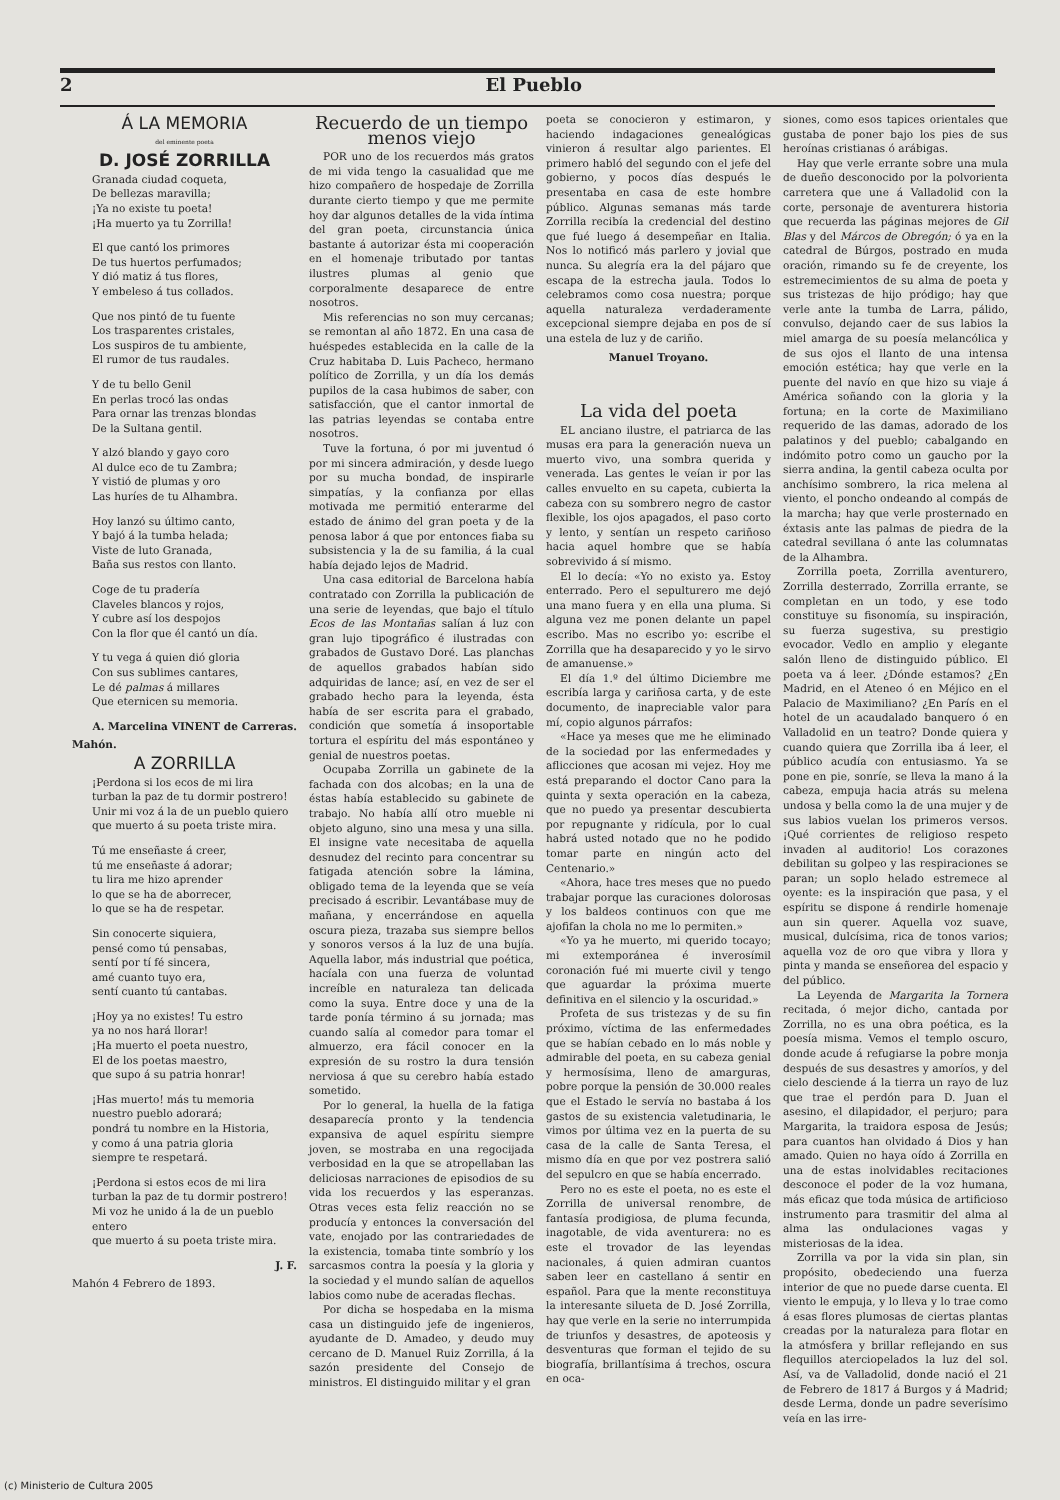2 El Pueblo
Á LA MEMORIA
del eminente poeta
D. JOSÉ ZORRILLA
Granada ciudad coqueta,
De bellezas maravilla;
¡Ya no existe tu poeta!
¡Ha muerto ya tu Zorrilla!
El que cantó los primores
De tus huertos perfumados;
Y dió matiz á tus flores,
Y embeleso á tus collados.
Que nos pintó de tu fuente
Los trasparentes cristales,
Los suspiros de tu ambiente,
El rumor de tus raudales.
Y de tu bello Genil
En perlas trocó las ondas
Para ornar las trenzas blondas
De la Sultana gentil.
Y alzó blando y gayo coro
Al dulce eco de tu Zambra;
Y vistió de plumas y oro
Las huríes de tu Alhambra.
Hoy lanzó su último canto,
Y bajó á la tumba helada;
Viste de luto Granada,
Baña sus restos con llanto.
Coge de tu pradería
Claveles blancos y rojos,
Y cubre así los despojos
Con la flor que él cantó un día.
Y tu vega á quien dió gloria
Con sus sublimes cantares,
Le dé palmas á millares
Que eternicen su memoria.
A. Marcelina VINENT de Carreras.
Mahón.
A ZORRILLA
¡Perdona si los ecos de mi lira
turban la paz de tu dormir postrero!
Unir mi voz á la de un pueblo quiero
que muerto á su poeta triste mira.
Tú me enseñaste á creer,
tú me enseñaste á adorar;
tu lira me hizo aprender
lo que se ha de aborrecer,
lo que se ha de respetar.
Sin conocerte siquiera,
pensé como tú pensabas,
sentí por tí fé sincera,
amé cuanto tuyo era,
sentí cuanto tú cantabas.
¡Hoy ya no existes! Tu estro
ya no nos hará llorar!
¡Ha muerto el poeta nuestro,
El de los poetas maestro,
que supo á su patria honrar!
¡Has muerto! más tu memoria
nuestro pueblo adorará;
pondrá tu nombre en la Historia,
y como á una patria gloria
siempre te respetará.
¡Perdona si estos ecos de mi lira
turban la paz de tu dormir postrero!
Mi voz he unido á la de un pueblo entero
que muerto á su poeta triste mira.
J. F.
Mahón 4 Febrero de 1893.
Recuerdo de un tiempo menos viejo
POR uno de los recuerdos más gratos de mi vida tengo la casualidad que me hizo compañero de hospedaje de Zorrilla durante cierto tiempo y que me permite hoy dar algunos detalles de la vida íntima del gran poeta, circunstancia única bastante á autorizar ésta mi cooperación en el homenaje tributado por tantas ilustres plumas al genio que corporalmente desaparece de entre nosotros.
Mis referencias no son muy cercanas; se remontan al año 1872. En una casa de huéspedes establecida en la calle de la Cruz habitaba D. Luis Pacheco, hermano político de Zorrilla, y un día los demás pupilos de la casa hubimos de saber, con satisfacción, que el cantor inmortal de las patrias leyendas se contaba entre nosotros.
Tuve la fortuna, ó por mi juventud ó por mi sincera admiración, y desde luego por su mucha bondad, de inspirarle simpatías, y la confianza por ellas motivada me permitió enterarme del estado de ánimo del gran poeta y de la penosa labor á que por entonces fiaba su subsistencia y la de su familia, á la cual había dejado lejos de Madrid.
Una casa editorial de Barcelona había contratado con Zorrilla la publicación de una serie de leyendas, que bajo el título Ecos de las Montañas salían á luz con gran lujo tipográfico é ilustradas con grabados de Gustavo Doré. Las planchas de aquellos grabados habían sido adquiridas de lance; así, en vez de ser el grabado hecho para la leyenda, ésta había de ser escrita para el grabado, condición que sometía á insoportable tortura el espíritu del más espontáneo y genial de nuestros poetas.
Ocupaba Zorrilla un gabinete de la fachada con dos alcobas; en la una de éstas había establecido su gabinete de trabajo. No había allí otro mueble ni objeto alguno, sino una mesa y una silla. El insigne vate necesitaba de aquella desnudez del recinto para concentrar su fatigada atención sobre la lámina, obligado tema de la leyenda que se veía precisado á escribir. Levantábase muy de mañana, y encerrándose en aquella oscura pieza, trazaba sus siempre bellos y sonoros versos á la luz de una bujía. Aquella labor, más industrial que poética, hacíala con una fuerza de voluntad increíble en naturaleza tan delicada como la suya. Entre doce y una de la tarde ponía término á su jornada; mas cuando salía al comedor para tomar el almuerzo, era fácil conocer en la expresión de su rostro la dura tensión nerviosa á que su cerebro había estado sometido.
Por lo general, la huella de la fatiga desaparecía pronto y la tendencia expansiva de aquel espíritu siempre joven, se mostraba en una regocijada verbosidad en la que se atropellaban las deliciosas narraciones de episodios de su vida los recuerdos y las esperanzas. Otras veces esta feliz reacción no se producía y entonces la conversación del vate, enojado por las contrariedades de la existencia, tomaba tinte sombrío y los sarcasmos contra la poesía y la gloria y la sociedad y el mundo salían de aquellos labios como nube de aceradas flechas.
Por dicha se hospedaba en la misma casa un distinguido jefe de ingenieros, ayudante de D. Amadeo, y deudo muy cercano de D. Manuel Ruiz Zorrilla, á la sazón presidente del Consejo de ministros. El distinguido militar y el gran
poeta se conocieron y estimaron, y haciendo indagaciones genealógicas vinieron á resultar algo parientes. El primero habló del segundo con el jefe del gobierno, y pocos días después le presentaba en casa de este hombre público. Algunas semanas más tarde Zorrilla recibía la credencial del destino que fué luego á desempeñar en Italia. Nos lo notificó más parlero y jovial que nunca. Su alegría era la del pájaro que escapa de la estrecha jaula. Todos lo celebramos como cosa nuestra; porque aquella naturaleza verdaderamente excepcional siempre dejaba en pos de sí una estela de luz y de cariño.
Manuel Troyano.
La vida del poeta
EL anciano ilustre, el patriarca de las musas era para la generación nueva un muerto vivo, una sombra querida y venerada. Las gentes le veían ir por las calles envuelto en su capeta, cubierta la cabeza con su sombrero negro de castor flexible, los ojos apagados, el paso corto y lento, y sentían un respeto cariñoso hacia aquel hombre que se había sobrevivido á sí mismo.
El lo decía: «Yo no existo ya. Estoy enterrado. Pero el sepulturero me dejó una mano fuera y en ella una pluma. Si alguna vez me ponen delante un papel escribo. Mas no escribo yo: escribe el Zorrilla que ha desaparecido y yo le sirvo de amanuense.»
El día 1.º del último Diciembre me escribía larga y cariñosa carta, y de este documento, de inapreciable valor para mí, copio algunos párrafos:
«Hace ya meses que me he eliminado de la sociedad por las enfermedades y aflicciones que acosan mi vejez. Hoy me está preparando el doctor Cano para la quinta y sexta operación en la cabeza, que no puedo ya presentar descubierta por repugnante y ridícula, por lo cual habrá usted notado que no he podido tomar parte en ningún acto del Centenario.»
«Ahora, hace tres meses que no puedo trabajar porque las curaciones dolorosas y los baldeos continuos con que me ajofifan la chola no me lo permiten.»
«Yo ya he muerto, mi querido tocayo; mi extemporánea é inverosímil coronación fué mi muerte civil y tengo que aguardar la próxima muerte definitiva en el silencio y la oscuridad.»
Profeta de sus tristezas y de su fin próximo, víctima de las enfermedades que se habían cebado en lo más noble y admirable del poeta, en su cabeza genial y hermosísima, lleno de amarguras, pobre porque la pensión de 30.000 reales que el Estado le servía no bastaba á los gastos de su existencia valetudinaria, le vimos por última vez en la puerta de su casa de la calle de Santa Teresa, el mismo día en que por vez postrera salió del sepulcro en que se había encerrado.
Pero no es este el poeta, no es este el Zorrilla de universal renombre, de fantasía prodigiosa, de pluma fecunda, inagotable, de vida aventurera: no es este el trovador de las leyendas nacionales, á quien admiran cuantos saben leer en castellano á sentir en español. Para que la mente reconstituya la interesante silueta de D. José Zorrilla, hay que verle en la serie no interrumpida de triunfos y desastres, de apoteosis y desventuras que forman el tejido de su biografía, brillantísima á trechos, oscura en oca-
siones, como esos tapices orientales que gustaba de poner bajo los pies de sus heroínas cristianas ó arábigas.
Hay que verle errante sobre una mula de dueño desconocido por la polvorienta carretera que une á Valladolid con la corte, personaje de aventurera historia que recuerda las páginas mejores de Gil Blas y del Márcos de Obregón; ó ya en la catedral de Búrgos, postrado en muda oración, rimando su fe de creyente, los estremecimientos de su alma de poeta y sus tristezas de hijo pródigo; hay que verle ante la tumba de Larra, pálido, convulso, dejando caer de sus labios la miel amarga de su poesía melancólica y de sus ojos el llanto de una intensa emoción estética; hay que verle en la puente del navío en que hizo su viaje á América soñando con la gloria y la fortuna; en la corte de Maximiliano requerido de las damas, adorado de los palatinos y del pueblo; cabalgando en indómito potro como un gaucho por la sierra andina, la gentil cabeza oculta por anchísimo sombrero, la rica melena al viento, el poncho ondeando al compás de la marcha; hay que verle prosternado en éxtasis ante las palmas de piedra de la catedral sevillana ó ante las columnatas de la Alhambra.
Zorrilla poeta, Zorrilla aventurero, Zorrilla desterrado, Zorrilla errante, se completan en un todo, y ese todo constituye su fisonomía, su inspiración, su fuerza sugestiva, su prestigio evocador. Vedlo en amplio y elegante salón lleno de distinguido público. El poeta va á leer. ¿Dónde estamos? ¿En Madrid, en el Ateneo ó en Méjico en el Palacio de Maximiliano? ¿En París en el hotel de un acaudalado banquero ó en Valladolid en un teatro? Donde quiera y cuando quiera que Zorrilla iba á leer, el público acudía con entusiasmo. Ya se pone en pie, sonríe, se lleva la mano á la cabeza, empuja hacia atrás su melena undosa y bella como la de una mujer y de sus labios vuelan los primeros versos. ¡Qué corrientes de religioso respeto invaden al auditorio! Los corazones debilitan su golpeo y las respiraciones se paran; un soplo helado estremece al oyente: es la inspiración que pasa, y el espíritu se dispone á rendirle homenaje aun sin querer. Aquella voz suave, musical, dulcísima, rica de tonos varios; aquella voz de oro que vibra y llora y pinta y manda se enseñorea del espacio y del público.
La Leyenda de Margarita la Tornera recitada, ó mejor dicho, cantada por Zorrilla, no es una obra poética, es la poesía misma. Vemos el templo oscuro, donde acude á refugiarse la pobre monja después de sus desastres y amoríos, y del cielo desciende á la tierra un rayo de luz que trae el perdón para D. Juan el asesino, el dilapidador, el perjuro; para Margarita, la traidora esposa de Jesús; para cuantos han olvidado á Dios y han amado. Quien no haya oído á Zorrilla en una de estas inolvidables recitaciones desconoce el poder de la voz humana, más eficaz que toda música de artificioso instrumento para trasmitir del alma al alma las ondulaciones vagas y misteriosas de la idea.
Zorrilla va por la vida sin plan, sin propósito, obedeciendo una fuerza interior de que no puede darse cuenta. El viento le empuja, y lo lleva y lo trae como á esas flores plumosas de ciertas plantas creadas por la naturaleza para flotar en la atmósfera y brillar reflejando en sus flequillos aterciopelados la luz del sol. Así, va de Valladolid, donde nació el 21 de Febrero de 1817 á Burgos y á Madrid; desde Lerma, donde un padre severísimo veía en las irre-
(c) Ministerio de Cultura 2005